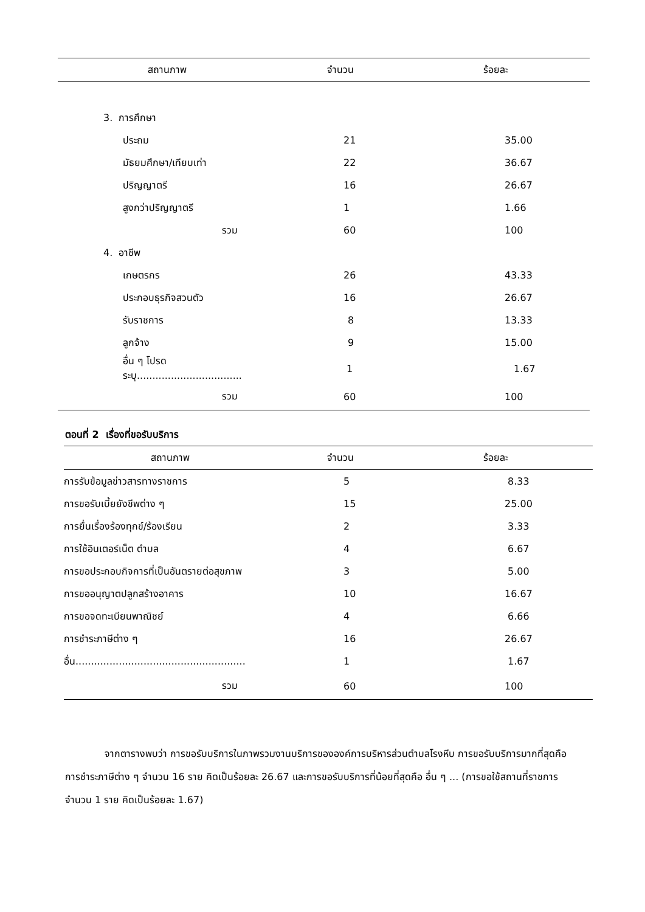| สถานภาพ | จำนวน | ร้อยละ |
| --- | --- | --- |
| 3. การศึกษา | | |
| ประถม | 21 | 35.00 |
| มัธยมศึกษา/เทียบเท่า | 22 | 36.67 |
| ปริญญาตรี | 16 | 26.67 |
| สูงกว่าปริญญาตรี | 1 | 1.66 |
| รวม | 60 | 100 |
| 4. อาชีพ | | |
| เกษตรกร | 26 | 43.33 |
| ประกอบธุรกิจสวนตัว | 16 | 26.67 |
| รับราชการ | 8 | 13.33 |
| ลูกจ้าง | 9 | 15.00 |
| อื่น ๆ โปรดระบุ.................................. | 1 | 1.67 |
| รวม | 60 | 100 |
ตอนที่ 2 เรื่องที่ขอรับบริการ
| สถานภาพ | จำนวน | ร้อยละ |
| --- | --- | --- |
| การรับข้อมูลข่าวสารทางราชการ | 5 | 8.33 |
| การขอรับเบี้ยยังชีพต่าง ๆ | 15 | 25.00 |
| การยื่นเรื่องร้องทุกข์/ร้องเรียน | 2 | 3.33 |
| การใช้อินเตอร์เน็ต ตำบล | 4 | 6.67 |
| การขอประกอบกิจการที่เป็นอันตรายต่อสุขภาพ | 3 | 5.00 |
| การขออนุญาตปลูกสร้างอาคาร | 10 | 16.67 |
| การขอจดทะเบียนพาณิชย์ | 4 | 6.66 |
| การชำระภาษีต่าง ๆ | 16 | 26.67 |
| อื่น....................................................... | 1 | 1.67 |
| รวม | 60 | 100 |
จากตารางพบว่า การขอรับบริการในภาพรวมงานบริการขององค์การบริหารส่วนตำบลโรงหีบ การขอรับบริการมากที่สุดคือ การชำระภาษีต่าง ๆ จำนวน 16 ราย คิดเป็นร้อยละ 26.67 และการขอรับบริการที่น้อยที่สุดคือ อื่น ๆ ... (การขอใช้สถานที่ราชการ จำนวน 1 ราย คิดเป็นร้อยละ 1.67)